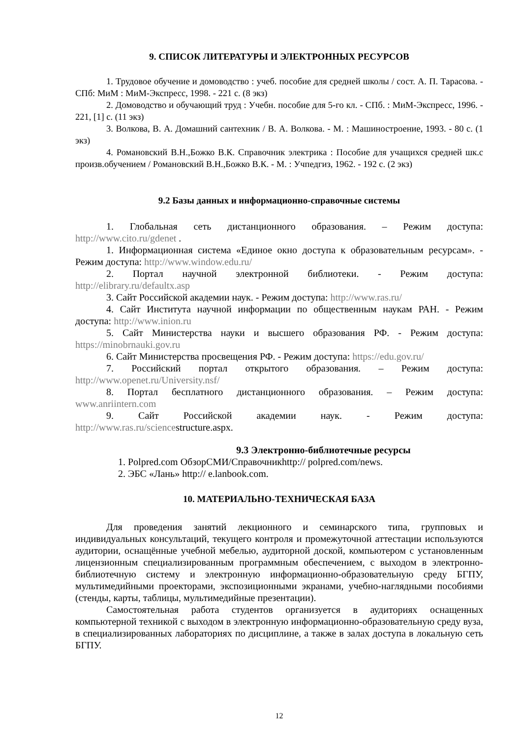9. СПИСОК ЛИТЕРАТУРЫ И ЭЛЕКТРОННЫХ РЕСУРСОВ
1. Трудовое обучение и домоводство : учеб. пособие для средней школы / сост. А. П. Тарасова. - СПб: МиМ : МиМ-Экспресс, 1998. - 221 с. (8 экз)
2. Домоводство и обучающий труд : Учебн. пособие для 5-го кл. - СПб. : МиМ-Экспресс, 1996. - 221, [1] с. (11 экз)
3. Волкова, В. А. Домашний сантехник / В. А. Волкова. - М. : Машиностроение, 1993. - 80 с. (1 экз)
4. Романовский В.Н.,Божко В.К. Справочник электрика : Пособие для учащихся средней шк.с произв.обучением / Романовский В.Н.,Божко В.К. - М. : Учпедгиз, 1962. - 192 с. (2 экз)
9.2 Базы данных и информационно-справочные системы
1. Глобальная сеть дистанционного образования. – Режим доступа: http://www.cito.ru/gdenet .
1. Информационная система «Единое окно доступа к образовательным ресурсам». - Режим доступа: http://www.window.edu.ru/
2. Портал научной электронной библиотеки. - Режим доступа: http://elibrary.ru/defaultx.asp
3. Сайт Российской академии наук. - Режим доступа: http://www.ras.ru/
4. Сайт Института научной информации по общественным наукам РАН. - Режим доступа: http://www.inion.ru
5. Сайт Министерства науки и высшего образования РФ. - Режим доступа: https://minobrnauki.gov.ru
6. Сайт Министерства просвещения РФ. - Режим доступа: https://edu.gov.ru/
7. Российский портал открытого образования. – Режим доступа: http://www.openet.ru/University.nsf/
8. Портал бесплатного дистанционного образования. – Режим доступа: www.anriintern.com
9. Сайт Российской академии наук. - Режим доступа: http://www.ras.ru/sciencestructure.aspx.
9.3 Электронно-библиотечные ресурсы
1. Polpred.com ОбзорСМИ/Справочникhttp:// polpred.com/news.
2. ЭБС «Лань» http:// e.lanbook.com.
10. МАТЕРИАЛЬНО-ТЕХНИЧЕСКАЯ БАЗА
Для проведения занятий лекционного и семинарского типа, групповых и индивидуальных консультаций, текущего контроля и промежуточной аттестации используются аудитории, оснащённые учебной мебелью, аудиторной доской, компьютером с установленным лицензионным специализированным программным обеспечением, с выходом в электронно-библиотечную систему и электронную информационно-образовательную среду БГПУ, мультимедийными проекторами, экспозиционными экранами, учебно-наглядными пособиями (стенды, карты, таблицы, мультимедийные презентации).
Самостоятельная работа студентов организуется в аудиториях оснащенных компьютерной техникой с выходом в электронную информационно-образовательную среду вуза, в специализированных лабораториях по дисциплине, а также в залах доступа в локальную сеть БГПУ.
12